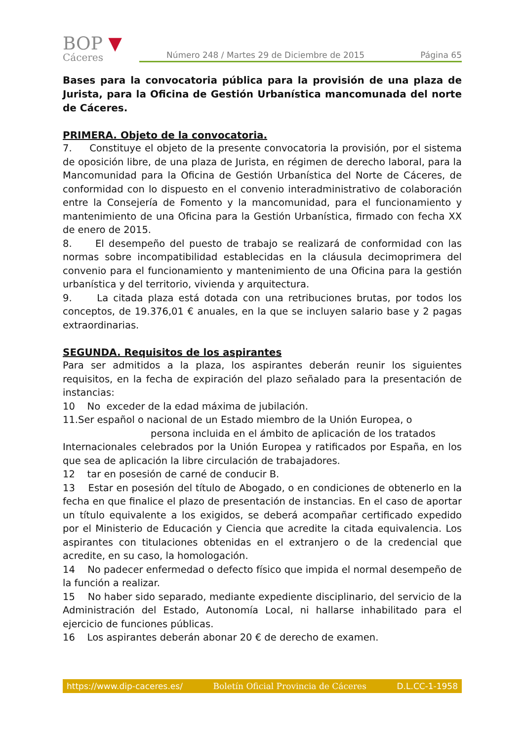BOP ▼
Cáceres
Número 248 / Martes 29 de Diciembre de 2015 Página 65
Bases para la convocatoria pública para la provisión de una plaza de Jurista, para la Oficina de Gestión Urbanística mancomunada del norte de Cáceres.
PRIMERA. Objeto de la convocatoria.
7. Constituye el objeto de la presente convocatoria la provisión, por el sistema de oposición libre, de una plaza de Jurista, en régimen de derecho laboral, para la Mancomunidad para la Oficina de Gestión Urbanística del Norte de Cáceres, de conformidad con lo dispuesto en el convenio interadministrativo de colaboración entre la Consejería de Fomento y la mancomunidad, para el funcionamiento y mantenimiento de una Oficina para la Gestión Urbanística, firmado con fecha XX de enero de 2015.
8. El desempeño del puesto de trabajo se realizará de conformidad con las normas sobre incompatibilidad establecidas en la cláusula decimoprimera del convenio para el funcionamiento y mantenimiento de una Oficina para la gestión urbanística y del territorio, vivienda y arquitectura.
9. La citada plaza está dotada con una retribuciones brutas, por todos los conceptos, de 19.376,01 € anuales, en la que se incluyen salario base y 2 pagas extraordinarias.
SEGUNDA. Requisitos de los aspirantes
Para ser admitidos a la plaza, los aspirantes deberán reunir los siguientes requisitos, en la fecha de expiración del plazo señalado para la presentación de instancias:
10 No exceder de la edad máxima de jubilación.
11.Ser español o nacional de un Estado miembro de la Unión Europea, o
persona incluida en el ámbito de aplicación de los tratados
Internacionales celebrados por la Unión Europea y ratificados por España, en los que sea de aplicación la libre circulación de trabajadores.
12 tar en posesión de carné de conducir B.
13 Estar en posesión del título de Abogado, o en condiciones de obtenerlo en la fecha en que finalice el plazo de presentación de instancias. En el caso de aportar un título equivalente a los exigidos, se deberá acompañar certificado expedido por el Ministerio de Educación y Ciencia que acredite la citada equivalencia. Los aspirantes con titulaciones obtenidas en el extranjero o de la credencial que acredite, en su caso, la homologación.
14 No padecer enfermedad o defecto físico que impida el normal desempeño de la función a realizar.
15 No haber sido separado, mediante expediente disciplinario, del servicio de la Administración del Estado, Autonomía Local, ni hallarse inhabilitado para el ejercicio de funciones públicas.
16 Los aspirantes deberán abonar 20 € de derecho de examen.
https://www.dip-caceres.es/ Boletín Oficial Provincia de Cáceres D.L.CC-1-1958